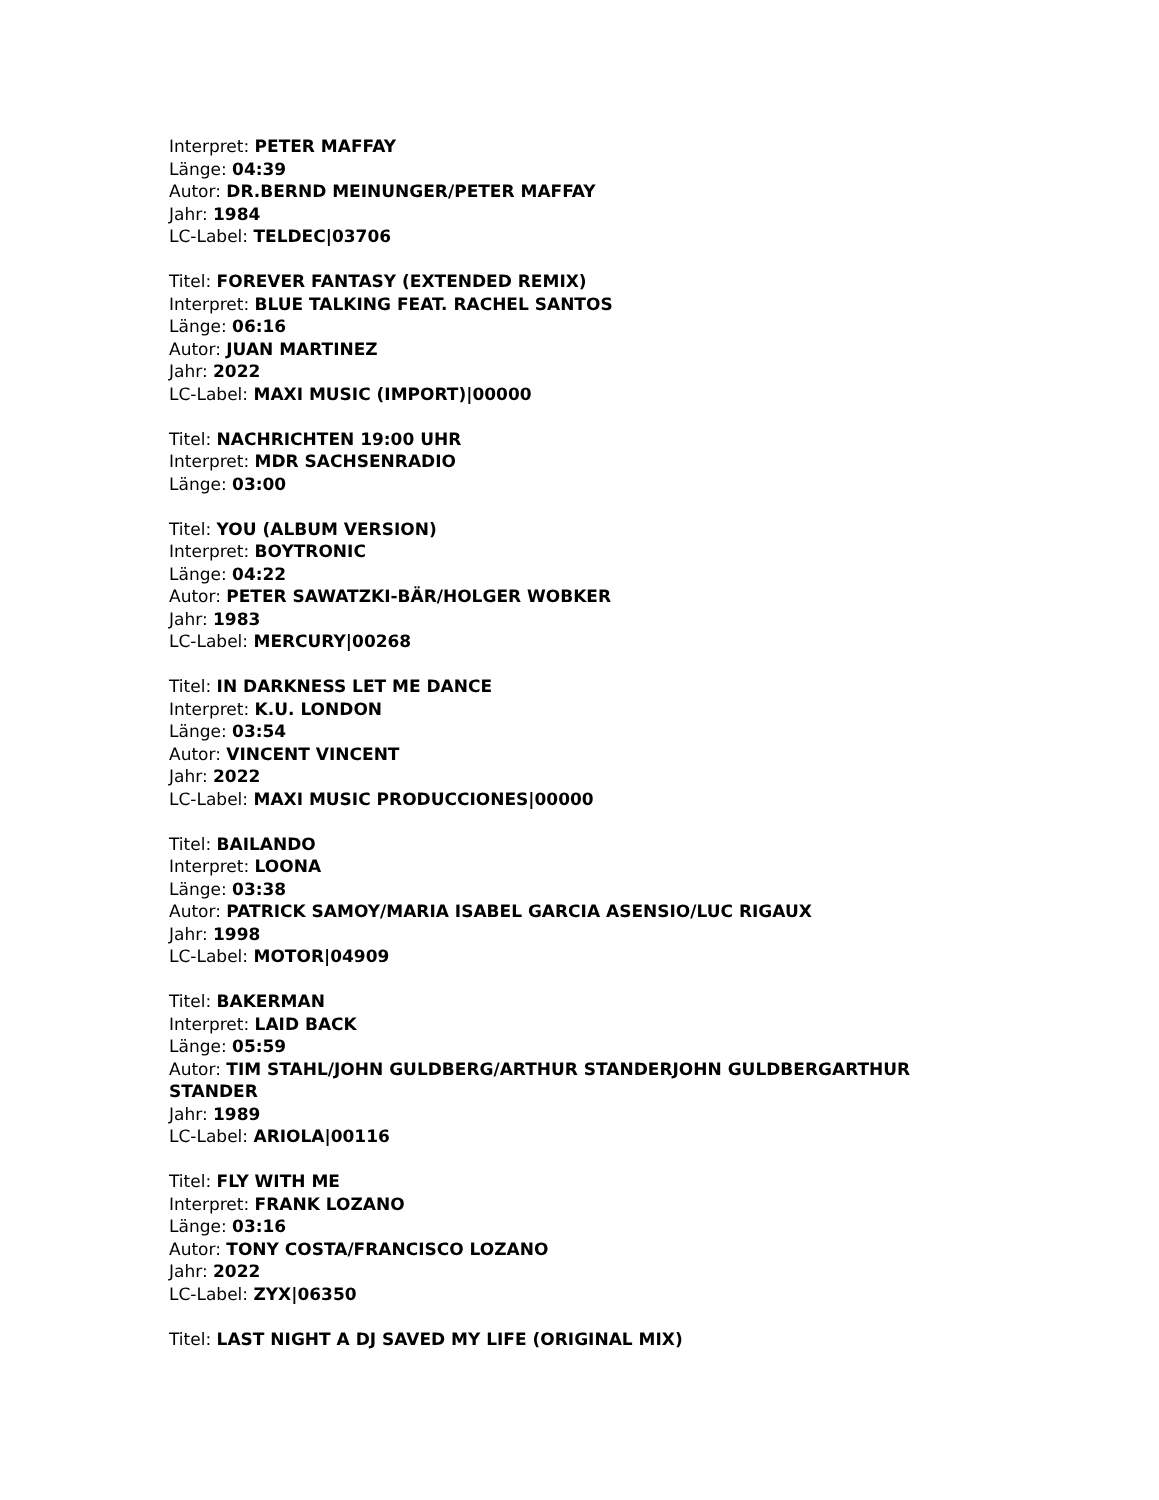Interpret: PETER MAFFAY
Länge: 04:39
Autor: DR.BERND MEINUNGER/PETER MAFFAY
Jahr: 1984
LC-Label: TELDEC|03706
Titel: FOREVER FANTASY (EXTENDED REMIX)
Interpret: BLUE TALKING FEAT. RACHEL SANTOS
Länge: 06:16
Autor: JUAN MARTINEZ
Jahr: 2022
LC-Label: MAXI MUSIC (IMPORT)|00000
Titel: NACHRICHTEN 19:00 UHR
Interpret: MDR SACHSENRADIO
Länge: 03:00
Titel: YOU (ALBUM VERSION)
Interpret: BOYTRONIC
Länge: 04:22
Autor: PETER SAWATZKI-BÄR/HOLGER WOBKER
Jahr: 1983
LC-Label: MERCURY|00268
Titel: IN DARKNESS LET ME DANCE
Interpret: K.U. LONDON
Länge: 03:54
Autor: VINCENT VINCENT
Jahr: 2022
LC-Label: MAXI MUSIC PRODUCCIONES|00000
Titel: BAILANDO
Interpret: LOONA
Länge: 03:38
Autor: PATRICK SAMOY/MARIA ISABEL GARCIA ASENSIO/LUC RIGAUX
Jahr: 1998
LC-Label: MOTOR|04909
Titel: BAKERMAN
Interpret: LAID BACK
Länge: 05:59
Autor: TIM STAHL/JOHN GULDBERG/ARTHUR STANDERJOHN GULDBERGARTHUR STANDER
Jahr: 1989
LC-Label: ARIOLA|00116
Titel: FLY WITH ME
Interpret: FRANK LOZANO
Länge: 03:16
Autor: TONY COSTA/FRANCISCO LOZANO
Jahr: 2022
LC-Label: ZYX|06350
Titel: LAST NIGHT A DJ SAVED MY LIFE (ORIGINAL MIX)